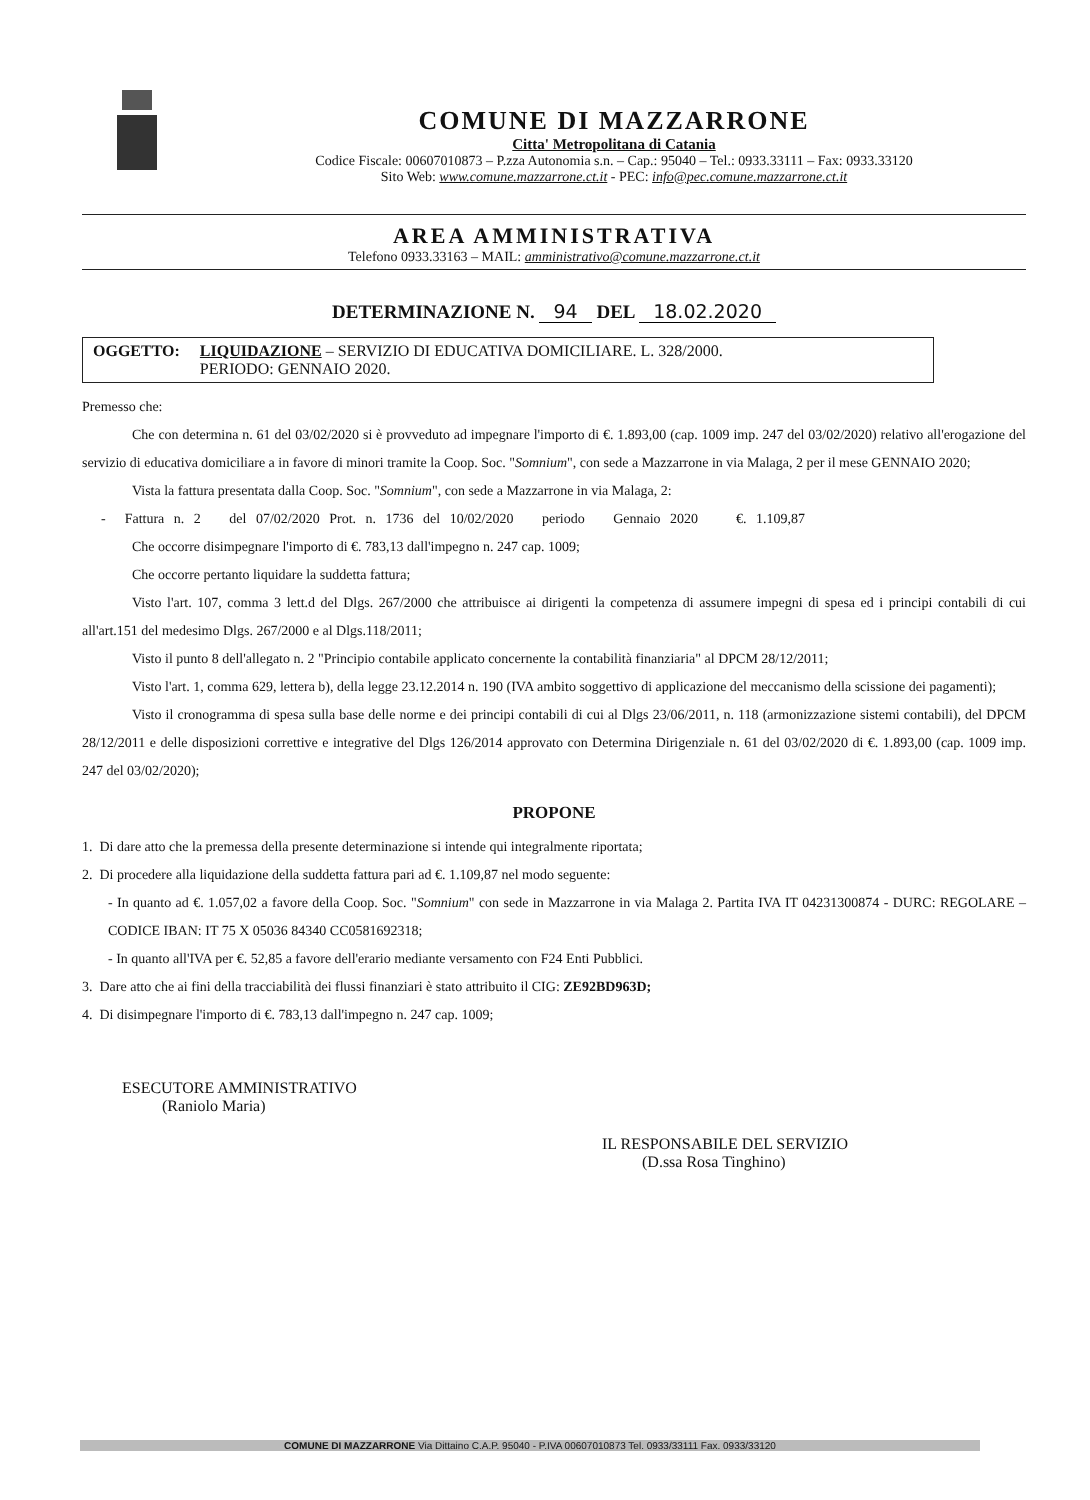COMUNE DI MAZZARRONE
Citta' Metropolitana di Catania
Codice Fiscale: 00607010873 – P.zza Autonomia s.n. – Cap.: 95040 – Tel.: 0933.33111 – Fax: 0933.33120
Sito Web: www.comune.mazzarrone.ct.it - PEC: info@pec.comune.mazzarrone.ct.it
AREA AMMINISTRATIVA
Telefono 0933.33163 – MAIL: amministrativo@comune.mazzarrone.ct.it
DETERMINAZIONE N. 94 DEL 18.02.2020
OGGETTO: LIQUIDAZIONE – SERVIZIO DI EDUCATIVA DOMICILIARE. L. 328/2000.
PERIODO: GENNAIO 2020.
Premesso che:
Che con determina n. 61 del 03/02/2020 si è provveduto ad impegnare l'importo di €. 1.893,00 (cap. 1009 imp. 247 del 03/02/2020) relativo all'erogazione del servizio di educativa domiciliare a in favore di minori tramite la Coop. Soc. "Somnium", con sede a Mazzarrone in via Malaga, 2 per il mese GENNAIO 2020;
Vista la fattura presentata dalla Coop. Soc. "Somnium", con sede a Mazzarrone in via Malaga, 2:
- Fattura n. 2 del 07/02/2020 Prot. n. 1736 del 10/02/2020 periodo Gennaio 2020 €. 1.109,87
Che occorre disimpegnare l'importo di €. 783,13 dall'impegno n. 247 cap. 1009;
Che occorre pertanto liquidare la suddetta fattura;
Visto l'art. 107, comma 3 lett.d del Dlgs. 267/2000 che attribuisce ai dirigenti la competenza di assumere impegni di spesa ed i principi contabili di cui all'art.151 del medesimo Dlgs. 267/2000 e al Dlgs.118/2011;
Visto il punto 8 dell'allegato n. 2 "Principio contabile applicato concernente la contabilità finanziaria" al DPCM 28/12/2011;
Visto l'art. 1, comma 629, lettera b), della legge 23.12.2014 n. 190 (IVA ambito soggettivo di applicazione del meccanismo della scissione dei pagamenti);
Visto il cronogramma di spesa sulla base delle norme e dei principi contabili di cui al Dlgs 23/06/2011, n. 118 (armonizzazione sistemi contabili), del DPCM 28/12/2011 e delle disposizioni correttive e integrative del Dlgs 126/2014 approvato con Determina Dirigenziale n. 61 del 03/02/2020 di €. 1.893,00 (cap. 1009 imp. 247 del 03/02/2020);
PROPONE
1. Di dare atto che la premessa della presente determinazione si intende qui integralmente riportata;
2. Di procedere alla liquidazione della suddetta fattura pari ad €. 1.109,87 nel modo seguente:
- In quanto ad €. 1.057,02 a favore della Coop. Soc. "Somnium" con sede in Mazzarrone in via Malaga 2. Partita IVA IT 04231300874 - DURC: REGOLARE – CODICE IBAN: IT 75 X 05036 84340 CC0581692318;
- In quanto all'IVA per €. 52,85 a favore dell'erario mediante versamento con F24 Enti Pubblici.
3. Dare atto che ai fini della tracciabilità dei flussi finanziari è stato attribuito il CIG: ZE92BD963D;
4. Di disimpegnare l'importo di €. 783,13 dall'impegno n. 247 cap. 1009;
ESECUTORE AMMINISTRATIVO
(Raniolo Maria)
IL RESPONSABILE DEL SERVIZIO
(D.ssa Rosa Tinghino)
COMUNE DI MAZZARRONE Via Dittaino C.A.P. 95040 - P.IVA 00607010873 Tel. 0933/33111 Fax. 0933/33120